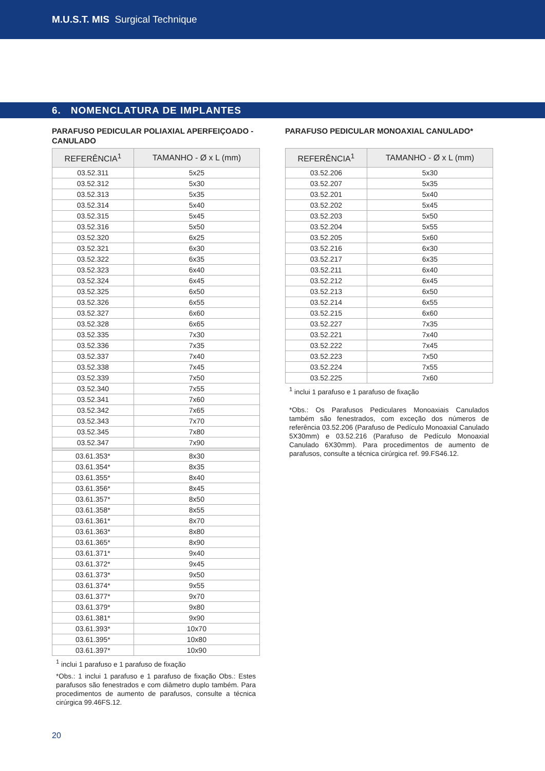M.U.S.T. MIS Surgical Technique
6. NOMENCLATURA DE IMPLANTES
PARAFUSO PEDICULAR POLIAXIAL APERFEIÇOADO - CANULADO
| REFERÊNCIA<sup>1</sup> | TAMANHO - Ø x L (mm) |
| --- | --- |
| 03.52.311 | 5x25 |
| 03.52.312 | 5x30 |
| 03.52.313 | 5x35 |
| 03.52.314 | 5x40 |
| 03.52.315 | 5x45 |
| 03.52.316 | 5x50 |
| 03.52.320 | 6x25 |
| 03.52.321 | 6x30 |
| 03.52.322 | 6x35 |
| 03.52.323 | 6x40 |
| 03.52.324 | 6x45 |
| 03.52.325 | 6x50 |
| 03.52.326 | 6x55 |
| 03.52.327 | 6x60 |
| 03.52.328 | 6x65 |
| 03.52.335 | 7x30 |
| 03.52.336 | 7x35 |
| 03.52.337 | 7x40 |
| 03.52.338 | 7x45 |
| 03.52.339 | 7x50 |
| 03.52.340 | 7x55 |
| 03.52.341 | 7x60 |
| 03.52.342 | 7x65 |
| 03.52.343 | 7x70 |
| 03.52.345 | 7x80 |
| 03.52.347 | 7x90 |
| 03.61.353* | 8x30 |
| 03.61.354* | 8x35 |
| 03.61.355* | 8x40 |
| 03.61.356* | 8x45 |
| 03.61.357* | 8x50 |
| 03.61.358* | 8x55 |
| 03.61.361* | 8x70 |
| 03.61.363* | 8x80 |
| 03.61.365* | 8x90 |
| 03.61.371* | 9x40 |
| 03.61.372* | 9x45 |
| 03.61.373* | 9x50 |
| 03.61.374* | 9x55 |
| 03.61.377* | 9x70 |
| 03.61.379* | 9x80 |
| 03.61.381* | 9x90 |
| 03.61.393* | 10x70 |
| 03.61.395* | 10x80 |
| 03.61.397* | 10x90 |
<sup>1</sup> inclui 1 parafuso e 1 parafuso de fixação
*Obs.: 1 inclui 1 parafuso e 1 parafuso de fixação Obs.: Estes parafusos são fenestrados e com diâmetro duplo também. Para procedimentos de aumento de parafusos, consulte a técnica cirúrgica 99.46FS.12.
PARAFUSO PEDICULAR MONOAXIAL CANULADO*
| REFERÊNCIA<sup>1</sup> | TAMANHO - Ø x L (mm) |
| --- | --- |
| 03.52.206 | 5x30 |
| 03.52.207 | 5x35 |
| 03.52.201 | 5x40 |
| 03.52.202 | 5x45 |
| 03.52.203 | 5x50 |
| 03.52.204 | 5x55 |
| 03.52.205 | 5x60 |
| 03.52.216 | 6x30 |
| 03.52.217 | 6x35 |
| 03.52.211 | 6x40 |
| 03.52.212 | 6x45 |
| 03.52.213 | 6x50 |
| 03.52.214 | 6x55 |
| 03.52.215 | 6x60 |
| 03.52.227 | 7x35 |
| 03.52.221 | 7x40 |
| 03.52.222 | 7x45 |
| 03.52.223 | 7x50 |
| 03.52.224 | 7x55 |
| 03.52.225 | 7x60 |
<sup>1</sup> inclui 1 parafuso e 1 parafuso de fixação
*Obs.: Os Parafusos Pediculares Monoaxiais Canulados também são fenestrados, com exceção dos números de referência 03.52.206 (Parafuso de Pedículo Monoaxial Canulado 5X30mm) e 03.52.216 (Parafuso de Pedículo Monoaxial Canulado 6X30mm). Para procedimentos de aumento de parafusos, consulte a técnica cirúrgica ref. 99.FS46.12.
20